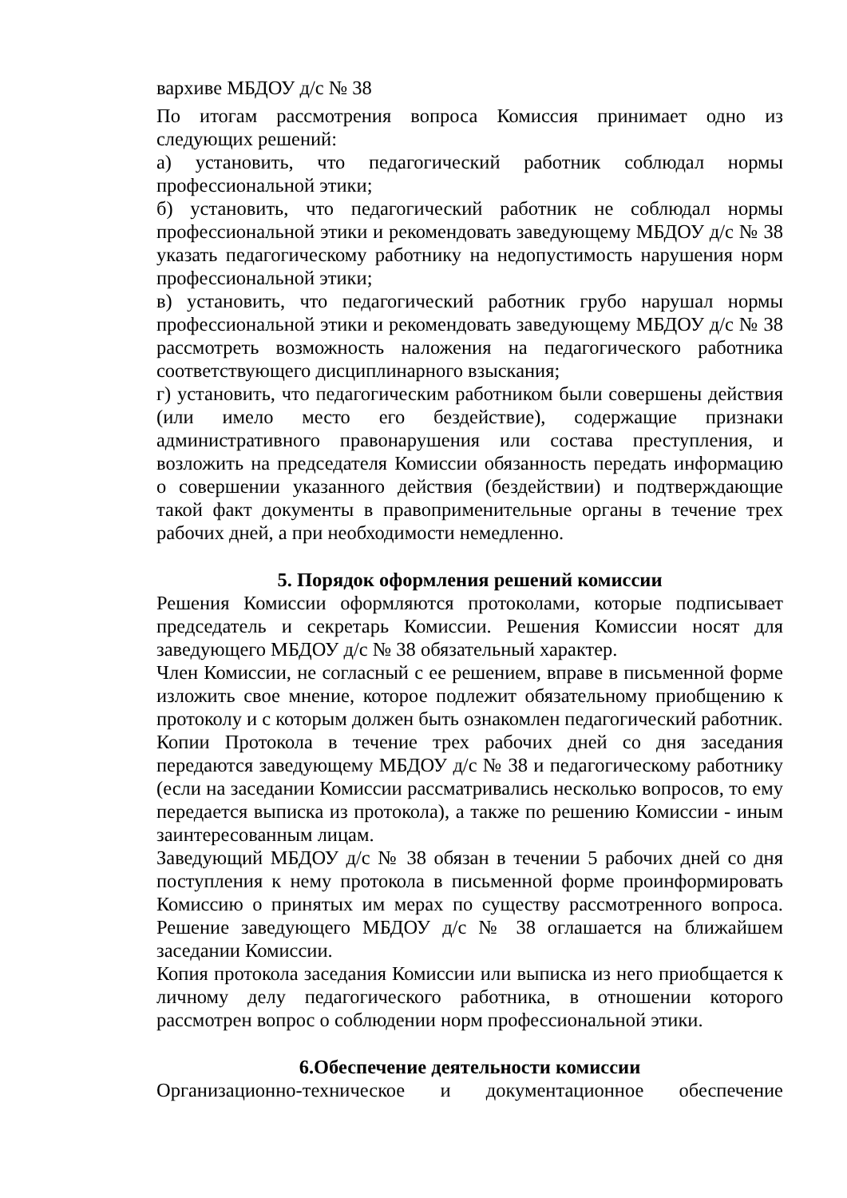вархиве МБДОУ д/с № 38
По итогам рассмотрения вопроса Комиссия принимает одно из следующих решений:
а) установить, что педагогический работник соблюдал нормы профессиональной этики;
б) установить, что педагогический работник не соблюдал нормы профессиональной этики и рекомендовать заведующему МБДОУ д/с № 38 указать педагогическому работнику на недопустимость нарушения норм профессиональной этики;
в) установить, что педагогический работник грубо нарушал нормы профессиональной этики и рекомендовать заведующему МБДОУ д/с № 38 рассмотреть возможность наложения на педагогического работника соответствующего дисциплинарного взыскания;
г) установить, что педагогическим работником были совершены действия (или имело место его бездействие), содержащие признаки административного правонарушения или состава преступления, и возложить на председателя Комиссии обязанность передать информацию о совершении указанного действия (бездействии) и подтверждающие такой факт документы в правоприменительные органы в течение трех рабочих дней, а при необходимости немедленно.
5. Порядок оформления решений комиссии
Решения Комиссии оформляются протоколами, которые подписывает председатель и секретарь Комиссии. Решения Комиссии носят для заведующего МБДОУ д/с № 38 обязательный характер.
Член Комиссии, не согласный с ее решением, вправе в письменной форме изложить свое мнение, которое подлежит обязательному приобщению к протоколу и с которым должен быть ознакомлен педагогический работник.
Копии Протокола в течение трех рабочих дней со дня заседания передаются заведующему МБДОУ д/с № 38 и педагогическому работнику (если на заседании Комиссии рассматривались несколько вопросов, то ему передается выписка из протокола), а также по решению Комиссии - иным заинтересованным лицам.
Заведующий МБДОУ д/с № 38 обязан в течении 5 рабочих дней со дня поступления к нему протокола в письменной форме проинформировать Комиссию о принятых им мерах по существу рассмотренного вопроса. Решение заведующего МБДОУ д/с № 38 оглашается на ближайшем заседании Комиссии.
Копия протокола заседания Комиссии или выписка из него приобщается к личному делу педагогического работника, в отношении которого рассмотрен вопрос о соблюдении норм профессиональной этики.
6.Обеспечение деятельности комиссии
Организационно-техническое и документационное обеспечение